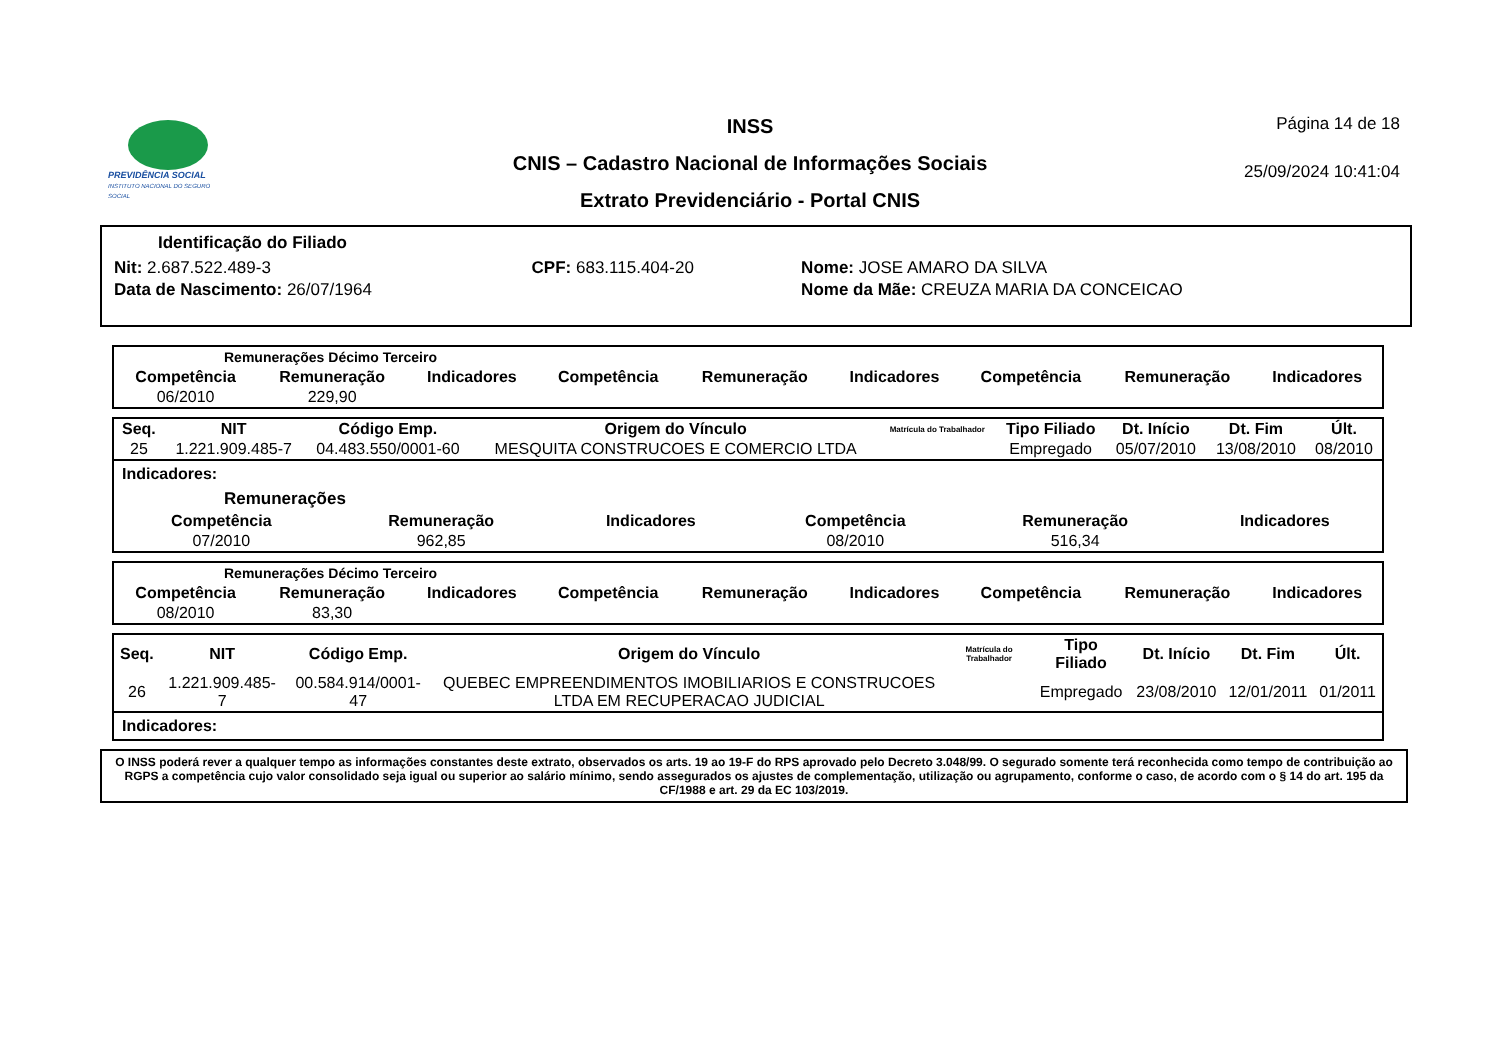PREVIDÊNCIA SOCIAL
INSTITUTO NACIONAL DO SEGURO SOCIAL
INSS
CNIS – Cadastro Nacional de Informações Sociais
Extrato Previdenciário - Portal CNIS
Página 14 de 18
25/09/2024 10:41:04
Identificação do Filiado
| Nit: 2.687.522.489-3 | CPF: 683.115.404-20 | Nome: JOSE AMARO DA SILVA |
| Data de Nascimento: 26/07/1964 | | Nome da Mãe: CREUZA MARIA DA CONCEICAO |
Remunerações Décimo Terceiro
| Competência | Remuneração | Indicadores | Competência | Remuneração | Indicadores | Competência | Remuneração | Indicadores |
| --- | --- | --- | --- | --- | --- | --- | --- | --- |
| 06/2010 | 229,90 | | | | | | | |
| Seq. | NIT | Código Emp. | Origem do Vínculo | Matrícula do Trabalhador | Tipo Filiado | Dt. Início | Dt. Fim | Últ. |
| --- | --- | --- | --- | --- | --- | --- | --- | --- |
| 25 | 1.221.909.485-7 | 04.483.550/0001-60 | MESQUITA CONSTRUCOES E COMERCIO LTDA | | Empregado | 05/07/2010 | 13/08/2010 | 08/2010 |
Indicadores:
Remunerações
| Competência | Remuneração | Indicadores | Competência | Remuneração | Indicadores |
| --- | --- | --- | --- | --- | --- |
| 07/2010 | 962,85 | | 08/2010 | 516,34 | |
Remunerações Décimo Terceiro
| Competência | Remuneração | Indicadores | Competência | Remuneração | Indicadores | Competência | Remuneração | Indicadores |
| --- | --- | --- | --- | --- | --- | --- | --- | --- |
| 08/2010 | 83,30 | | | | | | | |
| Seq. | NIT | Código Emp. | Origem do Vínculo | Matrícula do Trabalhador | Tipo Filiado | Dt. Início | Dt. Fim | Últ. |
| --- | --- | --- | --- | --- | --- | --- | --- | --- |
| 26 | 1.221.909.485-7 | 00.584.914/0001-47 | QUEBEC EMPREENDIMENTOS IMOBILIARIOS E CONSTRUCOES LTDA EM RECUPERACAO JUDICIAL | | Empregado | 23/08/2010 | 12/01/2011 | 01/2011 |
Indicadores:
O INSS poderá rever a qualquer tempo as informações constantes deste extrato, observados os arts. 19 ao 19-F do RPS aprovado pelo Decreto 3.048/99. O segurado somente terá reconhecida como tempo de contribuição ao RGPS a competência cujo valor consolidado seja igual ou superior ao salário mínimo, sendo assegurados os ajustes de complementação, utilização ou agrupamento, conforme o caso, de acordo com o § 14 do art. 195 da CF/1988 e art. 29 da EC 103/2019.